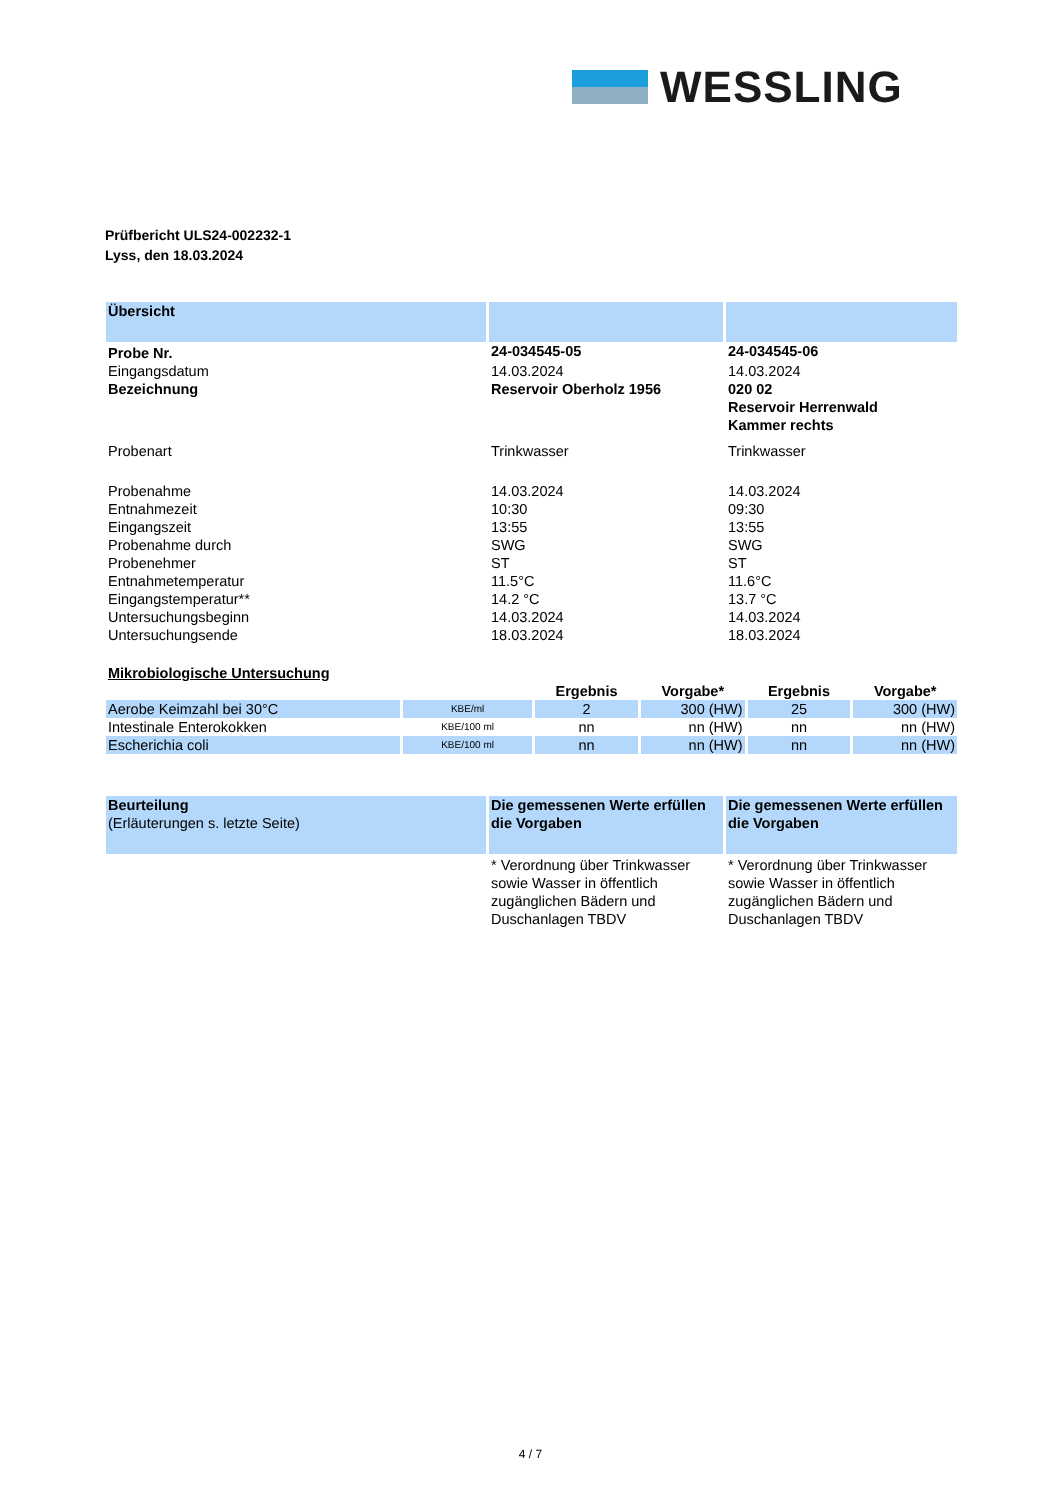WESSLING
Prüfbericht ULS24-002232-1
Lyss, den 18.03.2024
| Übersicht | | |
| Probe Nr. | 24-034545-05 | 24-034545-06 |
| Eingangsdatum | 14.03.2024 | 14.03.2024 |
| Bezeichnung | Reservoir Oberholz 1956 | 020 02 Reservoir Herrenwald Kammer rechts |
| Probenart | Trinkwasser | Trinkwasser |
| Probenahme | 14.03.2024 | 14.03.2024 |
| Entnahmezeit | 10:30 | 09:30 |
| Eingangszeit | 13:55 | 13:55 |
| Probenahme durch | SWG | SWG |
| Probenehmer | ST | ST |
| Entnahmetemperatur | 11.5°C | 11.6°C |
| Eingangstemperatur** | 14.2 °C | 13.7 °C |
| Untersuchungsbeginn | 14.03.2024 | 14.03.2024 |
| Untersuchungsende | 18.03.2024 | 18.03.2024 |
| Mikrobiologische Untersuchung | | | | | |
| | | Ergebnis | Vorgabe* | Ergebnis | Vorgabe* |
| Aerobe Keimzahl bei 30°C | KBE/ml | 2 | 300 (HW) | 25 | 300 (HW) |
| Intestinale Enterokokken | KBE/100 ml | nn | nn (HW) | nn | nn (HW) |
| Escherichia coli | KBE/100 ml | nn | nn (HW) | nn | nn (HW) |
| Beurteilung (Erläuterungen s. letzte Seite) | Die gemessenen Werte erfüllen die Vorgaben | Die gemessenen Werte erfüllen die Vorgaben |
| | * Verordnung über Trinkwasser sowie Wasser in öffentlich zugänglichen Bädern und Duschanlagen TBDV | * Verordnung über Trinkwasser sowie Wasser in öffentlich zugänglichen Bädern und Duschanlagen TBDV |
4 / 7